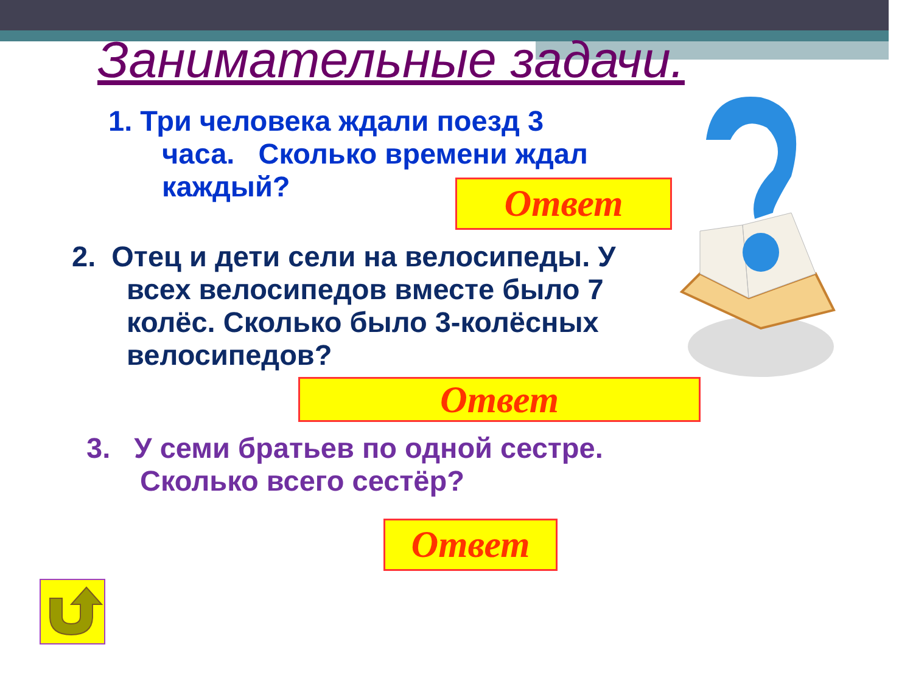Занимательные задачи.
1. Три человека ждали поезд 3
часа. Сколько времени ждал
каждый?
Ответ
2. Отец и дети сели на велосипеды. У
всех велосипедов вместе было 7
колёс. Сколько было 3-колёсных
велосипедов?
Ответ
3. У семи братьев по одной сестре.
Сколько всего сестёр?
Ответ